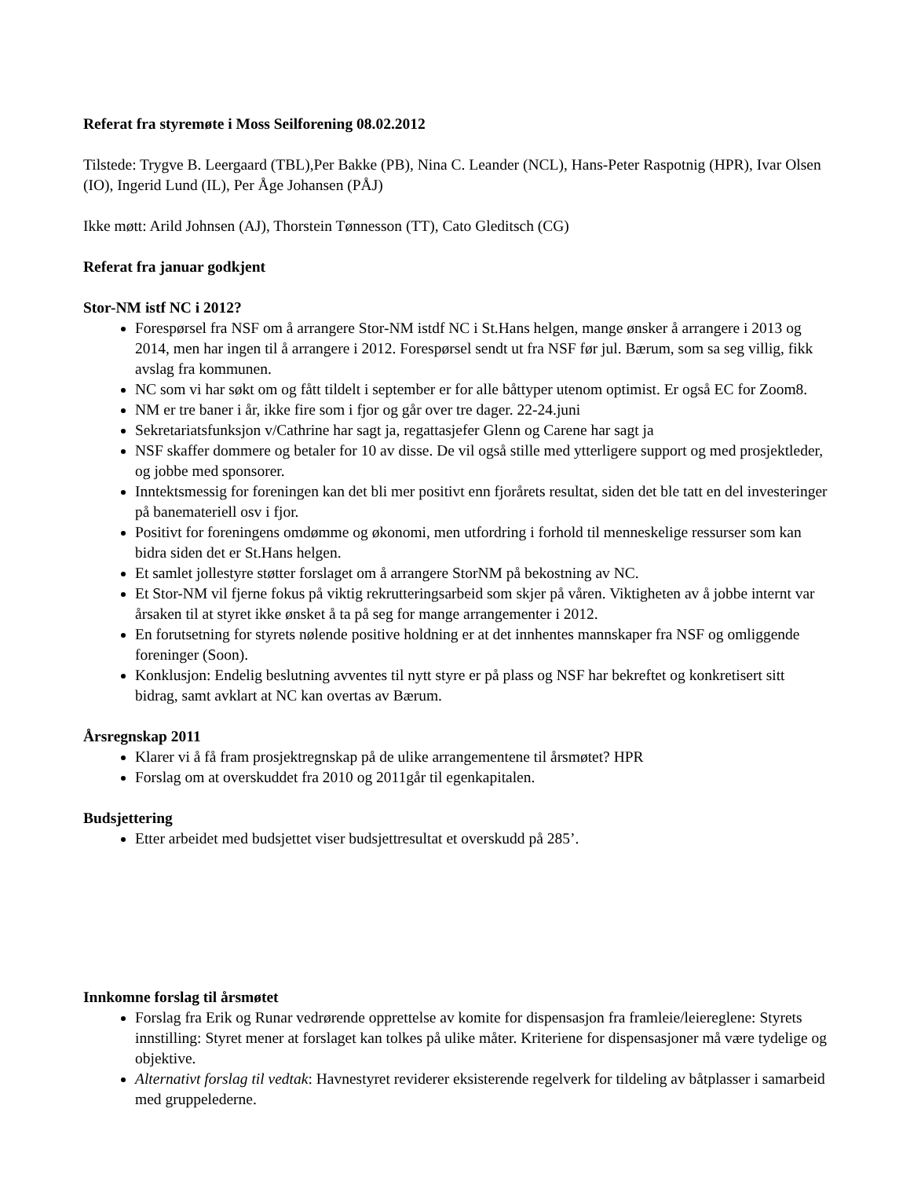Referat fra styremøte i Moss Seilforening 08.02.2012
Tilstede: Trygve B. Leergaard (TBL),Per Bakke (PB), Nina C. Leander (NCL), Hans-Peter Raspotnig (HPR), Ivar Olsen (IO), Ingerid Lund (IL), Per Åge Johansen (PÅJ)
Ikke møtt: Arild Johnsen (AJ), Thorstein Tønnesson (TT), Cato Gleditsch (CG)
Referat fra januar godkjent
Stor-NM istf NC i 2012?
Forespørsel fra NSF om å arrangere Stor-NM istdf NC i St.Hans helgen, mange ønsker å arrangere i 2013 og 2014, men har ingen til å arrangere i 2012. Forespørsel sendt ut fra NSF før jul. Bærum, som sa seg villig, fikk avslag fra kommunen.
NC som vi har søkt om og fått tildelt i september er for alle båttyper utenom optimist. Er også EC for Zoom8.
NM er tre baner i år, ikke fire som i fjor og går over tre dager. 22-24.juni
Sekretariatsfunksjon v/Cathrine har sagt ja, regattasjefer Glenn og Carene har sagt ja
NSF skaffer dommere og betaler for 10 av disse. De vil også stille med ytterligere support og med prosjektleder, og jobbe med sponsorer.
Inntektsmessig for foreningen kan det bli mer positivt enn fjorårets resultat, siden det ble tatt en del investeringer på banemateriell osv i fjor.
Positivt for foreningens omdømme og økonomi, men utfordring i forhold til menneskelige ressurser som kan bidra siden det er St.Hans helgen.
Et samlet jollestyre støtter forslaget om å arrangere StorNM på bekostning av NC.
Et Stor-NM vil fjerne fokus på viktig rekrutteringsarbeid som skjer på våren. Viktigheten av å jobbe internt var årsaken til at styret ikke ønsket å ta på seg for mange arrangementer i 2012.
En forutsetning for styrets nølende positive holdning er at det innhentes mannskaper fra NSF og omliggende foreninger (Soon).
Konklusjon: Endelig beslutning avventes til nytt styre er på plass og NSF har bekreftet og konkretisert sitt bidrag, samt avklart at NC kan overtas av Bærum.
Årsregnskap 2011
Klarer vi å få fram prosjektregnskap på de ulike arrangementene til årsmøtet? HPR
Forslag om at overskuddet fra 2010 og 2011går til egenkapitalen.
Budsjettering
Etter arbeidet med budsjettet viser budsjettresultat et overskudd på 285’.
Innkomne forslag til årsmøtet
Forslag fra Erik og Runar vedrørende opprettelse av komite for dispensasjon fra framleie/leiereglene: Styrets innstilling: Styret mener at forslaget kan tolkes på ulike måter. Kriteriene for dispensasjoner må være tydelige og objektive.
Alternativt forslag til vedtak: Havnestyret reviderer eksisterende regelverk for tildeling av båtplasser i samarbeid med gruppelederne.